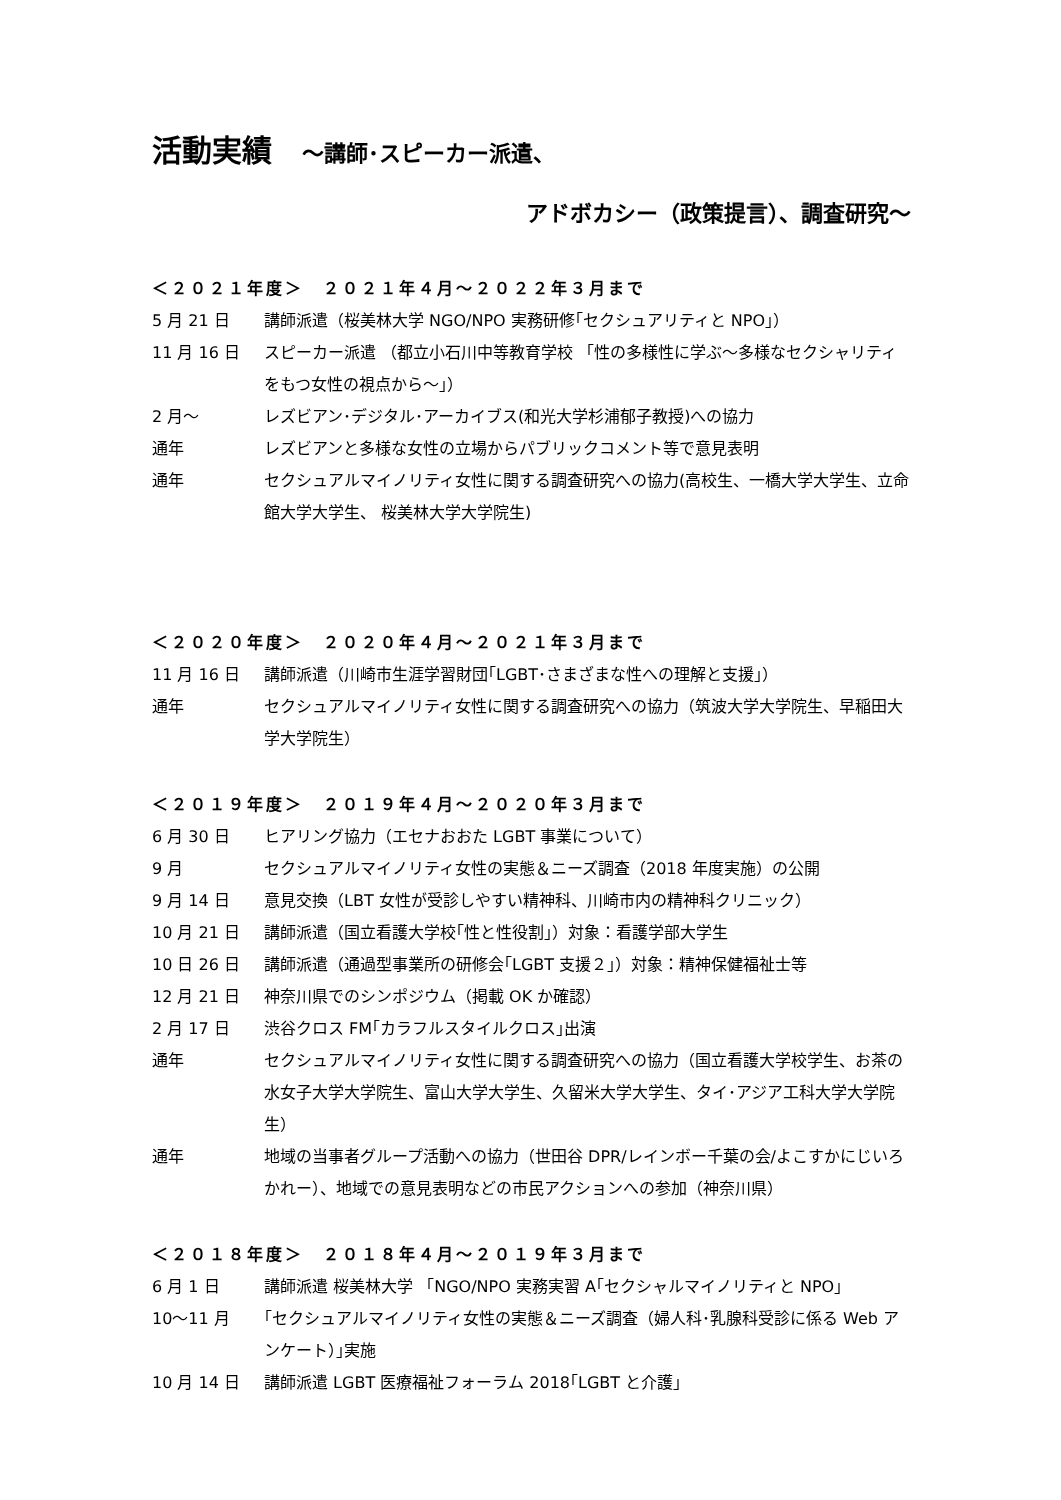活動実績　～講師･スピーカー派遣、
アドボカシー（政策提言）、調査研究～
＜２０２１年度＞　２０２１年４月～２０２２年３月まで
5 月 21 日 講師派遣（桜美林大学 NGO/NPO 実務研修｢セクシュアリティと NPO｣）
11 月 16 日 スピーカー派遣 （都立小石川中等教育学校 「性の多様性に学ぶ～多様なセクシャリティをもつ女性の視点から～｣）
2 月～ レズビアン･デジタル･アーカイブス(和光大学杉浦郁子教授)への協力
通年 レズビアンと多様な女性の立場からパブリックコメント等で意見表明
通年 セクシュアルマイノリティ女性に関する調査研究への協力(高校生、一橋大学大学生、立命館大学大学生、 桜美林大学大学院生)
＜２０２０年度＞　２０２０年４月～２０２１年３月まで
11 月 16 日 講師派遣（川崎市生涯学習財団｢LGBT･さまざまな性への理解と支援｣）
通年 セクシュアルマイノリティ女性に関する調査研究への協力（筑波大学大学院生、早稲田大学大学院生）
＜２０１９年度＞　２０１９年４月～２０２０年３月まで
6 月 30 日 ヒアリング協力（エセナおおた LGBT 事業について）
9 月 セクシュアルマイノリティ女性の実態＆ニーズ調査（2018 年度実施）の公開
9 月 14 日 意見交換（LBT 女性が受診しやすい精神科、川崎市内の精神科クリニック）
10 月 21 日 講師派遣（国立看護大学校｢性と性役割｣）対象：看護学部大学生
10 日 26 日 講師派遣（通過型事業所の研修会｢LGBT 支援２｣）対象：精神保健福祉士等
12 月 21 日 神奈川県でのシンポジウム（掲載 OK か確認）
2 月 17 日 渋谷クロス FM｢カラフルスタイルクロス｣出演
通年 セクシュアルマイノリティ女性に関する調査研究への協力（国立看護大学校学生、お茶の水女子大学大学院生、富山大学大学生、久留米大学大学生、タイ･アジア工科大学大学院生）
通年 地域の当事者グループ活動への協力（世田谷 DPR/レインボー千葉の会/よこすかにじいろかれー）、地域での意見表明などの市民アクションへの参加（神奈川県）
＜２０１８年度＞　２０１８年４月～２０１９年３月まで
6 月 1 日 講師派遣 桜美林大学 「NGO/NPO 実務実習 A｢セクシャルマイノリティと NPO｣
10～11 月 ｢セクシュアルマイノリティ女性の実態＆ニーズ調査（婦人科･乳腺科受診に係る Web アンケート）｣実施
10 月 14 日 講師派遣 LGBT 医療福祉フォーラム 2018｢LGBT と介護｣